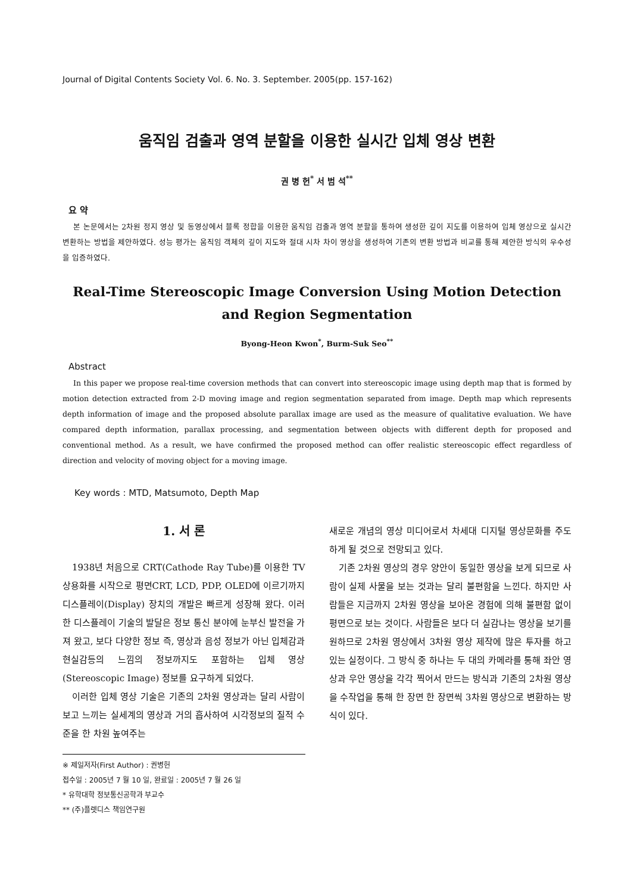Journal of Digital Contents Society Vol. 6. No. 3. September. 2005(pp. 157-162)
움직임 검출과 영역 분할을 이용한 실시간 입체 영상 변환
권 병 헌<sup>*</sup> 서 범 석<sup>**</sup>
요 약
본 논문에서는 2차원 정지 영상 및 동영상에서 블록 정합을 이용한 움직임 검출과 영역 분할을 통하여 생성한 깊이 지도를 이용하여 입체 영상으로 실시간 변환하는 방법을 제안하였다. 성능 평가는 움직임 객체의 깊이 지도와 절대 시차 차이 영상을 생성하여 기존의 변환 방법과 비교를 통해 제안한 방식의 우수성을 입증하였다.
Real-Time Stereoscopic Image Conversion Using Motion Detection
and Region Segmentation
Byong-Heon Kwon<sup>*</sup>, Burm-Suk Seo<sup>**</sup>
Abstract
In this paper we propose real-time coversion methods that can convert into stereoscopic image using depth map that is formed by motion detection extracted from 2-D moving image and region segmentation separated from image. Depth map which represents depth information of image and the proposed absolute parallax image are used as the measure of qualitative evaluation. We have compared depth information, parallax processing, and segmentation between objects with different depth for proposed and conventional method. As a result, we have confirmed the proposed method can offer realistic stereoscopic effect regardless of direction and velocity of moving object for a moving image.
Key words : MTD, Matsumoto, Depth Map
1. 서 론
1938년 처음으로 CRT(Cathode Ray Tube)를 이용한 TV 상용화를 시작으로 평면CRT, LCD, PDP, OLED에 이르기까지 디스플레이(Display) 장치의 개발은 빠르게 성장해 왔다. 이러한 디스플레이 기술의 발달은 정보 통신 분야에 눈부신 발전을 가져 왔고, 보다 다양한 정보 즉, 영상과 음성 정보가 아닌 입체감과 현실감등의 느낌의 정보까지도 포함하는 입체 영상(Stereoscopic Image) 정보를 요구하게 되었다.
이러한 입체 영상 기술은 기존의 2차원 영상과는 달리 사람이 보고 느끼는 실세계의 영상과 거의 흡사하여 시각정보의 질적 수준을 한 차원 높여주는
※ 제일저자(First Author) : 권병헌
접수일 : 2005년 7 월 10 일, 완료일 : 2005년 7 월 26 일
* 유학대학 정보통신공학과 부교수
** (주)플렛디스 책임연구원
새로운 개념의 영상 미디어로서 차세대 디지털 영상문화를 주도하게 될 것으로 전망되고 있다.
기존 2차원 영상의 경우 양안이 동일한 영상을 보게 되므로 사람이 실제 사물을 보는 것과는 달리 불편함을 느낀다. 하지만 사람들은 지금까지 2차원 영상을 보아온 경험에 의해 불편함 없이 평면으로 보는 것이다. 사람들은 보다 더 실감나는 영상을 보기를 원하므로 2차원 영상에서 3차원 영상 제작에 많은 투자를 하고 있는 실정이다. 그 방식 중 하나는 두 대의 카메라를 통해 좌안 영상과 우안 영상을 각각 찍어서 만드는 방식과 기존의 2차원 영상을 수작업을 통해 한 장면 한 장면씩 3차원 영상으로 변환하는 방식이 있다.